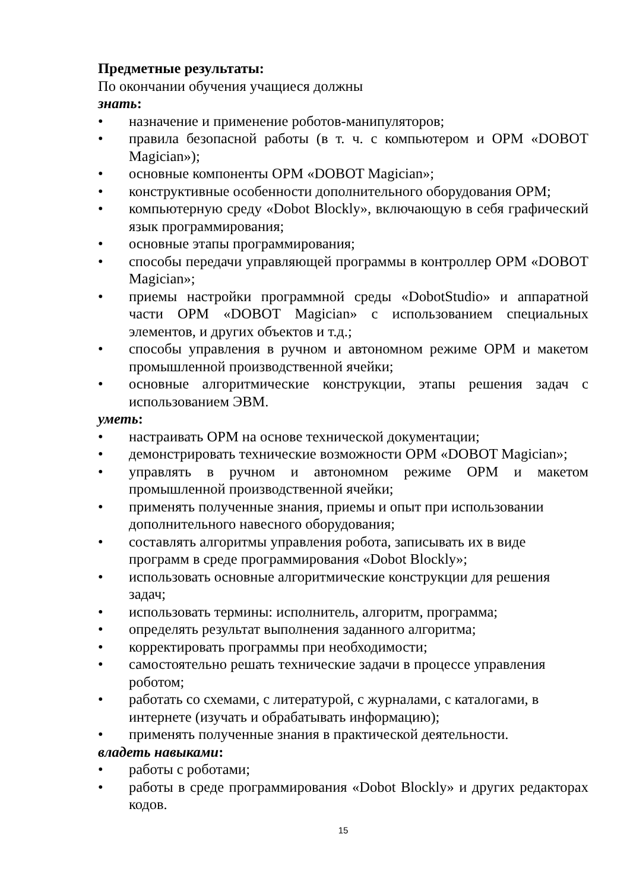Предметные результаты:
По окончании обучения учащиеся должны
знать:
• назначение и применение роботов-манипуляторов;
• правила безопасной работы (в т. ч. с компьютером и ОРМ «DOBOT Magician»);
• основные компоненты ОРМ «DOBOT Magician»;
• конструктивные особенности дополнительного оборудования ОРМ;
• компьютерную среду «Dobot Blockly», включающую в себя графический язык программирования;
• основные этапы программирования;
• способы передачи управляющей программы в контроллер ОРМ «DOBOT Magician»;
• приемы настройки программной среды «DobotStudio» и аппаратной части ОРМ «DOBOT Magician» с использованием специальных элементов, и других объектов и т.д.;
• способы управления в ручном и автономном режиме ОРМ и макетом промышленной производственной ячейки;
• основные алгоритмические конструкции, этапы решения задач с использованием ЭВМ.
уметь:
• настраивать ОРМ на основе технической документации;
• демонстрировать технические возможности ОРМ «DOBOT Magician»;
• управлять в ручном и автономном режиме ОРМ и макетом промышленной производственной ячейки;
• применять полученные знания, приемы и опыт при использовании дополнительного навесного оборудования;
• составлять алгоритмы управления робота, записывать их в виде программ в среде программирования «Dobot Blockly»;
• использовать основные алгоритмические конструкции для решения задач;
• использовать термины: исполнитель, алгоритм, программа;
• определять результат выполнения заданного алгоритма;
• корректировать программы при необходимости;
• самостоятельно решать технические задачи в процессе управления роботом;
• работать со схемами, с литературой, с журналами, с каталогами, в интернете (изучать и обрабатывать информацию);
• применять полученные знания в практической деятельности.
владеть навыками:
• работы с роботами;
• работы в среде программирования «Dobot Blockly» и других редакторах кодов.
15